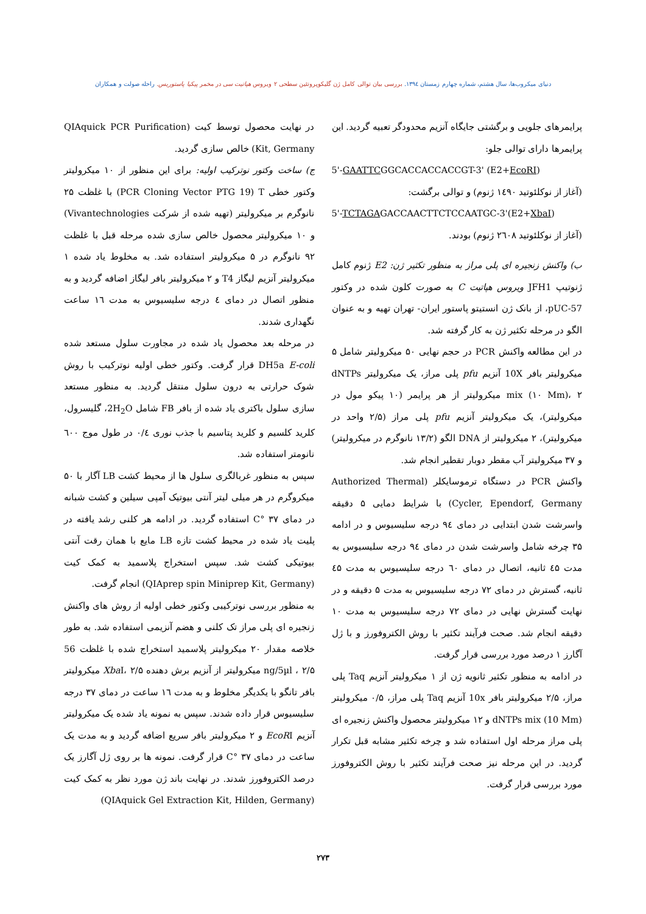دنیای میکروب‌ها، سال هشتم، شماره چهارم زمستان ۱۳۹٤. بررسی بیان توالی کامل ژن گلیکوپروتئین سطحی ۲ ویروس هپاتیت سی در مخمر پیکیا پاستوریس. راحله صولت و همکاران
پرایمرهای جلویی و برگشتی جایگاه آنزیم محدودگر تعبیه گردید. این پرایمرها دارای توالی جلو:
5'-GAATTCGGCACCACCACCGT-3' (E2+EcoRI)
(آغاز از نوکلئوتید ۱٤۹۰ ژنوم) و توالی برگشت:
5'-TCTAGAGACCAACTTCTCCAATGC-3'(E2+XbaI)
(آغاز از نوکلئوتید ۲٦۰۸ ژنوم) بودند.
ب) واکنش زنجیره ای پلی مراز به منظور تکثیر ژن: E2 ژنوم کامل ژنوتیپ JFH1 ویروس هپاتیت C به صورت کلون شده در وکتور pUC-57، از بانک ژن انستیتو پاستور ایران- تهران تهیه و به عنوان الگو در مرحله تکثیر ژن به کار گرفته شد.
در این مطالعه واکنش PCR در حجم نهایی ۵۰ میکرولیتر شامل ۵ میکرولیتر بافر 10X آنزیم pfu پلی مراز، یک میکرولیتر dNTPs mix (۱۰ Mm)، ۲ میکرولیتر از هر پرایمر (۱۰ پیکو مول در میکرولیتر)، یک میکرولیتر آنزیم pfu پلی مراز (۲/۵ واحد در میکرولیتر)، ۲ میکرولیتر از DNA الگو (۱۳/۲ نانوگرم در میکرولیتر) و ۳۷ میکرولیتر آب مقطر دوبار تقطیر انجام شد.
واکنش PCR در دستگاه ترموسایکلر (Authorized Thermal Cycler, Ependorf, Germany) با شرایط دمایی ۵ دقیقه واسرشت شدن ابتدایی در دمای ۹٤ درجه سلیسیوس و در ادامه ۳۵ چرخه شامل واسرشت شدن در دمای ۹٤ درجه سلیسیوس به مدت ٤۵ ثانیه، اتصال در دمای ٦۰ درجه سلیسیوس به مدت ٤۵ ثانیه، گسترش در دمای ۷۲ درجه سلیسیوس به مدت ۵ دقیقه و در نهایت گسترش نهایی در دمای ۷۲ درجه سلیسیوس به مدت ۱۰ دقیقه انجام شد. صحت فرآیند تکثیر با روش الکتروفورز و با ژل آگارز ۱ درصد مورد بررسی قرار گرفت.
در ادامه به منظور تکثیر ثانویه ژن از ۱ میکرولیتر آنزیم Taq پلی مراز، ۲/۵ میکرولیتر بافر 10x آنزیم Taq پلی مراز، ۰/۵ میکرولیتر dNTPs mix (10 Mm) و ۱۲ میکرولیتر محصول واکنش زنجیره ای پلی مراز مرحله اول استفاده شد و چرخه تکثیر مشابه قبل تکرار گردید. در این مرحله نیز صحت فرآیند تکثیر با روش الکتروفورز مورد بررسی قرار گرفت.
در نهایت محصول توسط کیت (QIAquick PCR Purification Kit, Germany) خالص سازی گردید.
ج) ساخت وکتور نوترکیب اولیه: برای این منظور از ۱۰ میکرولیتر وکتور خطی PCR Cloning Vector PTG 19) T) با غلظت ۲۵ نانوگرم بر میکرولیتر (تهیه شده از شرکت Vivantechnologies) و ۱۰ میکرولیتر محصول خالص سازی شده مرحله قبل با غلظت ۹۲ نانوگرم در ۵ میکرولیتر استفاده شد. به مخلوط یاد شده ۱ میکرولیتر آنزیم لیگاز T4 و ۲ میکرولیتر بافر لیگاز اضافه گردید و به منظور اتصال در دمای ٤ درجه سلیسیوس به مدت ۱٦ ساعت نگهداری شدند.
در مرحله بعد محصول یاد شده در مجاورت سلول مستعد شده DH5a E-coli قرار گرفت. وکتور خطی اولیه نوترکیب با روش شوک حرارتی به درون سلول منتقل گردید. به منظور مستعد سازی سلول باکتری یاد شده از بافر FB شامل 2H<sub>2</sub>O، گلیسرول، کلرید کلسیم و کلرید پتاسیم با جذب نوری ۰/٤ در طول موج ٦۰۰ نانومتر استفاده شد.
سپس به منظور غربالگری سلول ها از محیط کشت LB آگار با ۵۰ میکروگرم در هر میلی لیتر آنتی بیوتیک آمپی سیلین و کشت شبانه در دمای ۳۷ °C استفاده گردید. در ادامه هر کلنی رشد یافته در پلیت یاد شده در محیط کشت تازه LB مایع با همان رقت آنتی بیوتیکی کشت شد. سپس استخراج پلاسمید به کمک کیت (QIAprep spin Miniprep Kit, Germany) انجام گرفت.
به منظور بررسی نوترکیبی وکتور خطی اولیه از روش های واکنش زنجیره ای پلی مراز تک کلنی و هضم آنزیمی استفاده شد. به طور خلاصه مقدار ۲۰ میکرولیتر پلاسمید استخراج شده با غلظت 56 ng/5µl ، ۲/۵ میکرولیتر از آنزیم برش دهنده Xba I، ۲/۵ میکرولیتر بافر تانگو با یکدیگر مخلوط و به مدت ۱٦ ساعت در دمای ۳۷ درجه سلیسیوس قرار داده شدند. سپس به نمونه یاد شده یک میکرولیتر آنزیم EcoRI و ۲ میکرولیتر بافر سریع اضافه گردید و به مدت یک ساعت در دمای ۳۷ °C قرار گرفت. نمونه ها بر روی ژل آگارز یک درصد الکتروفورز شدند. در نهایت باند ژن مورد نظر به کمک کیت (QIAquick Gel Extraction Kit, Hilden, Germany)
۲۷۳